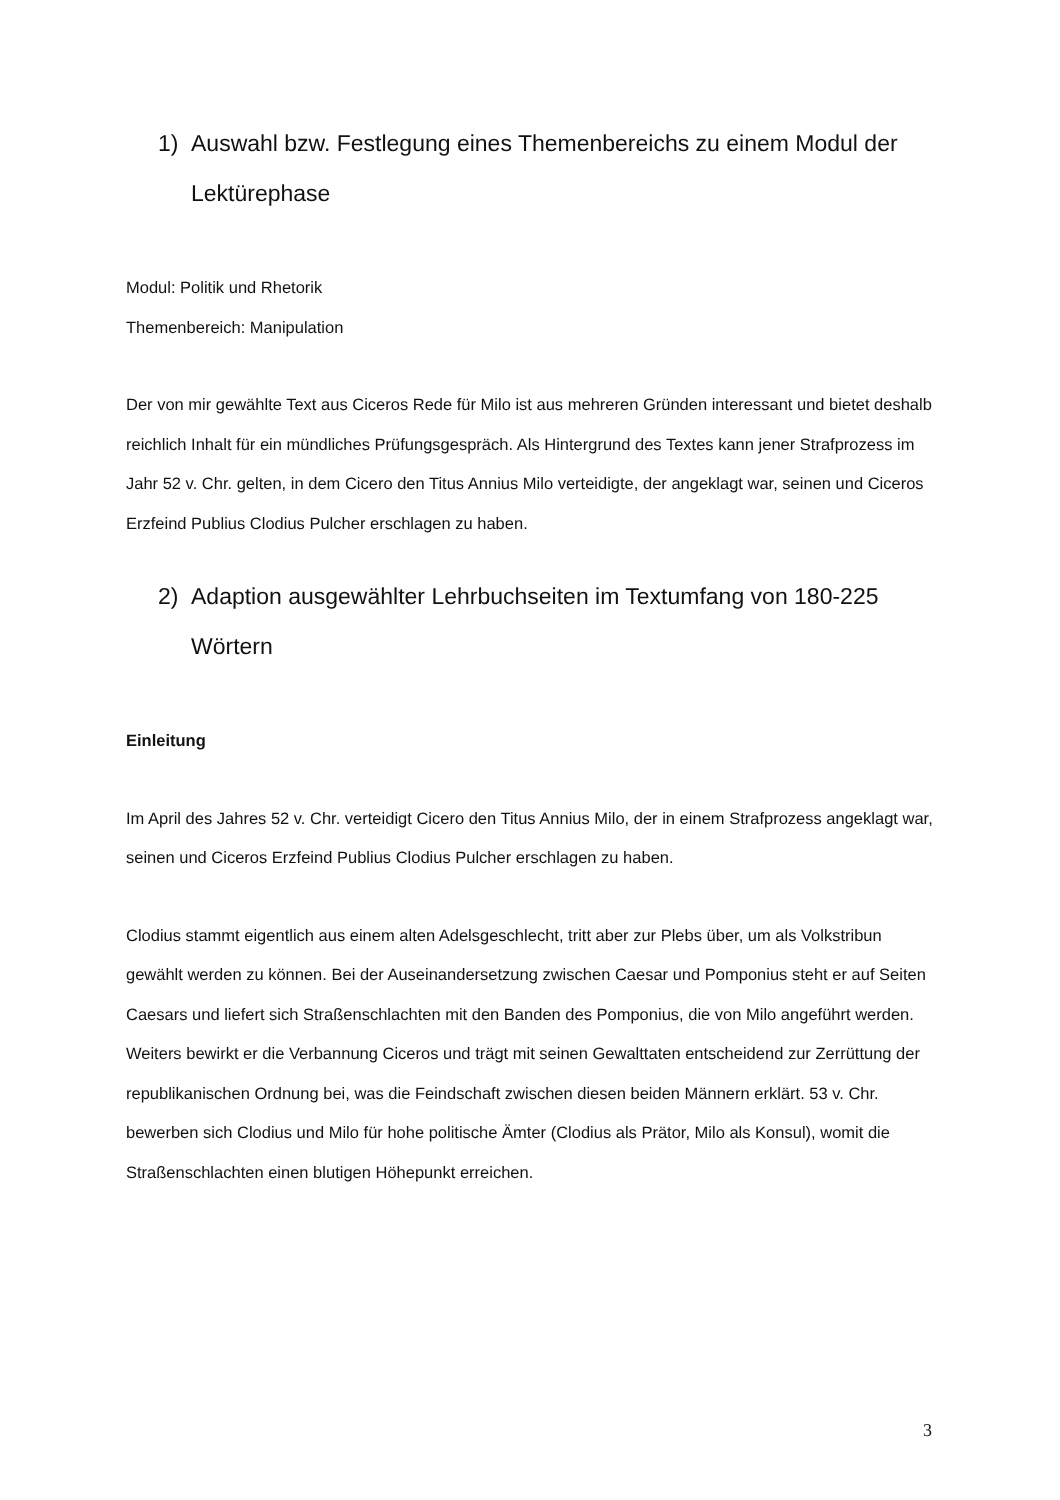1) Auswahl bzw. Festlegung eines Themenbereichs zu einem Modul der Lektürephase
Modul: Politik und Rhetorik
Themenbereich: Manipulation
Der von mir gewählte Text aus Ciceros Rede für Milo ist aus mehreren Gründen interessant und bietet deshalb reichlich Inhalt für ein mündliches Prüfungsgespräch. Als Hintergrund des Textes kann jener Strafprozess im Jahr 52 v. Chr. gelten, in dem Cicero den Titus Annius Milo verteidigte, der angeklagt war, seinen und Ciceros Erzfeind Publius Clodius Pulcher erschlagen zu haben.
2) Adaption ausgewählter Lehrbuchseiten im Textumfang von 180-225 Wörtern
Einleitung
Im April des Jahres 52 v. Chr. verteidigt Cicero den Titus Annius Milo, der in einem Strafprozess angeklagt war, seinen und Ciceros Erzfeind Publius Clodius Pulcher erschlagen zu haben.
Clodius stammt eigentlich aus einem alten Adelsgeschlecht, tritt aber zur Plebs über, um als Volkstribun gewählt werden zu können. Bei der Auseinandersetzung zwischen Caesar und Pomponius steht er auf Seiten Caesars und liefert sich Straßenschlachten mit den Banden des Pomponius, die von Milo angeführt werden. Weiters bewirkt er die Verbannung Ciceros und trägt mit seinen Gewalttaten entscheidend zur Zerrüttung der republikanischen Ordnung bei, was die Feindschaft zwischen diesen beiden Männern erklärt. 53 v. Chr. bewerben sich Clodius und Milo für hohe politische Ämter (Clodius als Prätor, Milo als Konsul), womit die Straßenschlachten einen blutigen Höhepunkt erreichen.
3